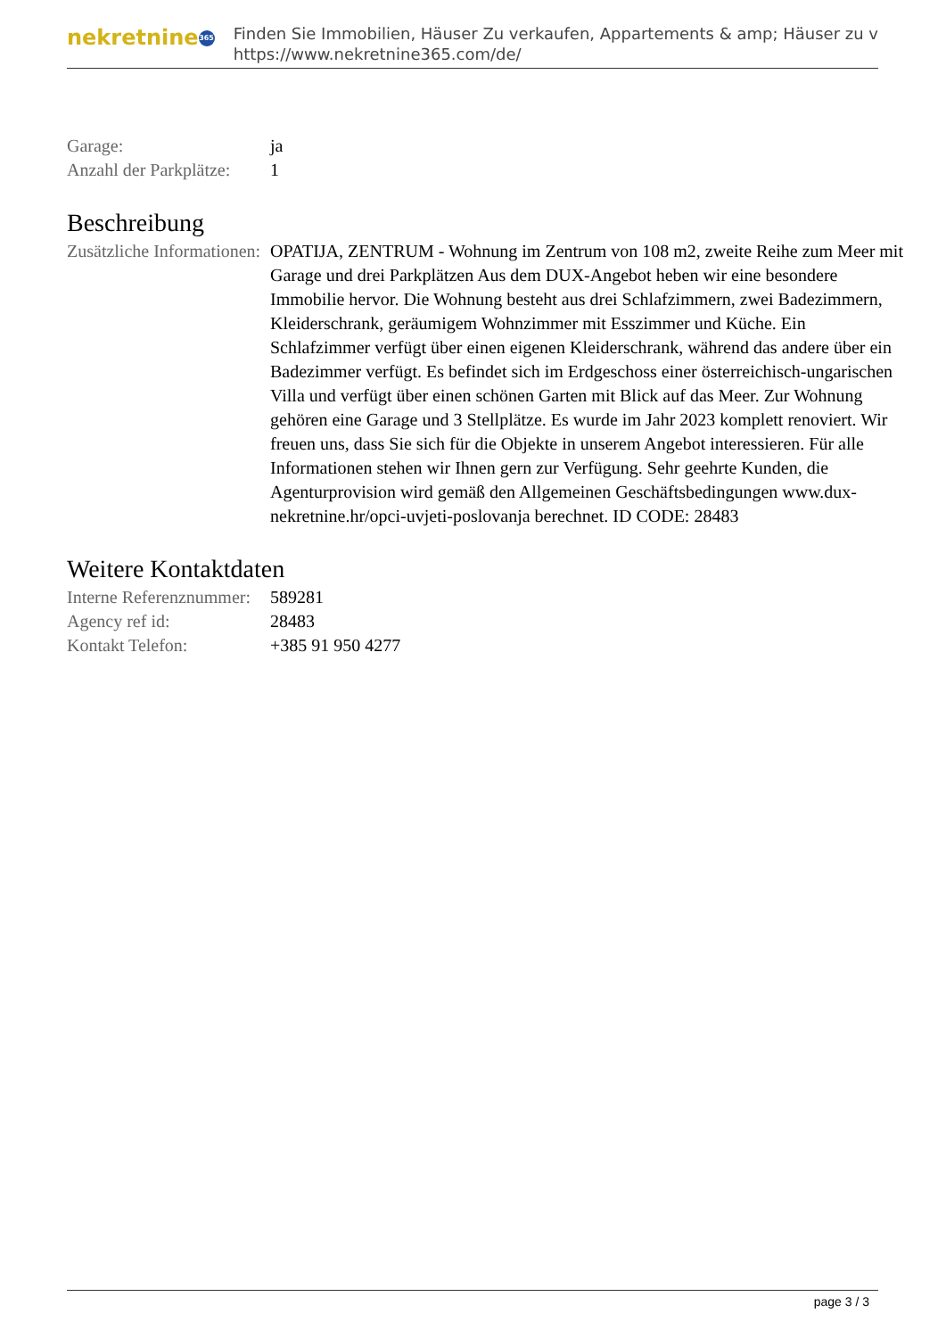nekretnine 365
Finden Sie Immobilien, Häuser Zu verkaufen, Appartements & amp; Häuser zu v
https://www.nekretnine365.com/de/
| Garage: | ja |
| Anzahl der Parkplätze: | 1 |
Beschreibung
| Zusätzliche Informationen: | OPATIJA, ZENTRUM - Wohnung im Zentrum von 108 m2, zweite Reihe zum Meer mit Garage und drei Parkplätzen Aus dem DUX-Angebot heben wir eine besondere Immobilie hervor. Die Wohnung besteht aus drei Schlafzimmern, zwei Badezimmern, Kleiderschrank, geräumigem Wohnzimmer mit Esszimmer und Küche. Ein Schlafzimmer verfügt über einen eigenen Kleiderschrank, während das andere über ein Badezimmer verfügt. Es befindet sich im Erdgeschoss einer österreichisch-ungarischen Villa und verfügt über einen schönen Garten mit Blick auf das Meer. Zur Wohnung gehören eine Garage und 3 Stellplätze. Es wurde im Jahr 2023 komplett renoviert. Wir freuen uns, dass Sie sich für die Objekte in unserem Angebot interessieren. Für alle Informationen stehen wir Ihnen gern zur Verfügung. Sehr geehrte Kunden, die Agenturprovision wird gemäß den Allgemeinen Geschäftsbedingungen www.dux-nekretnine.hr/opci-uvjeti-poslovanja berechnet. ID CODE: 28483 |
Weitere Kontaktdaten
| Interne Referenznummer: | 589281 |
| Agency ref id: | 28483 |
| Kontakt Telefon: | +385 91 950 4277 |
page 3 / 3